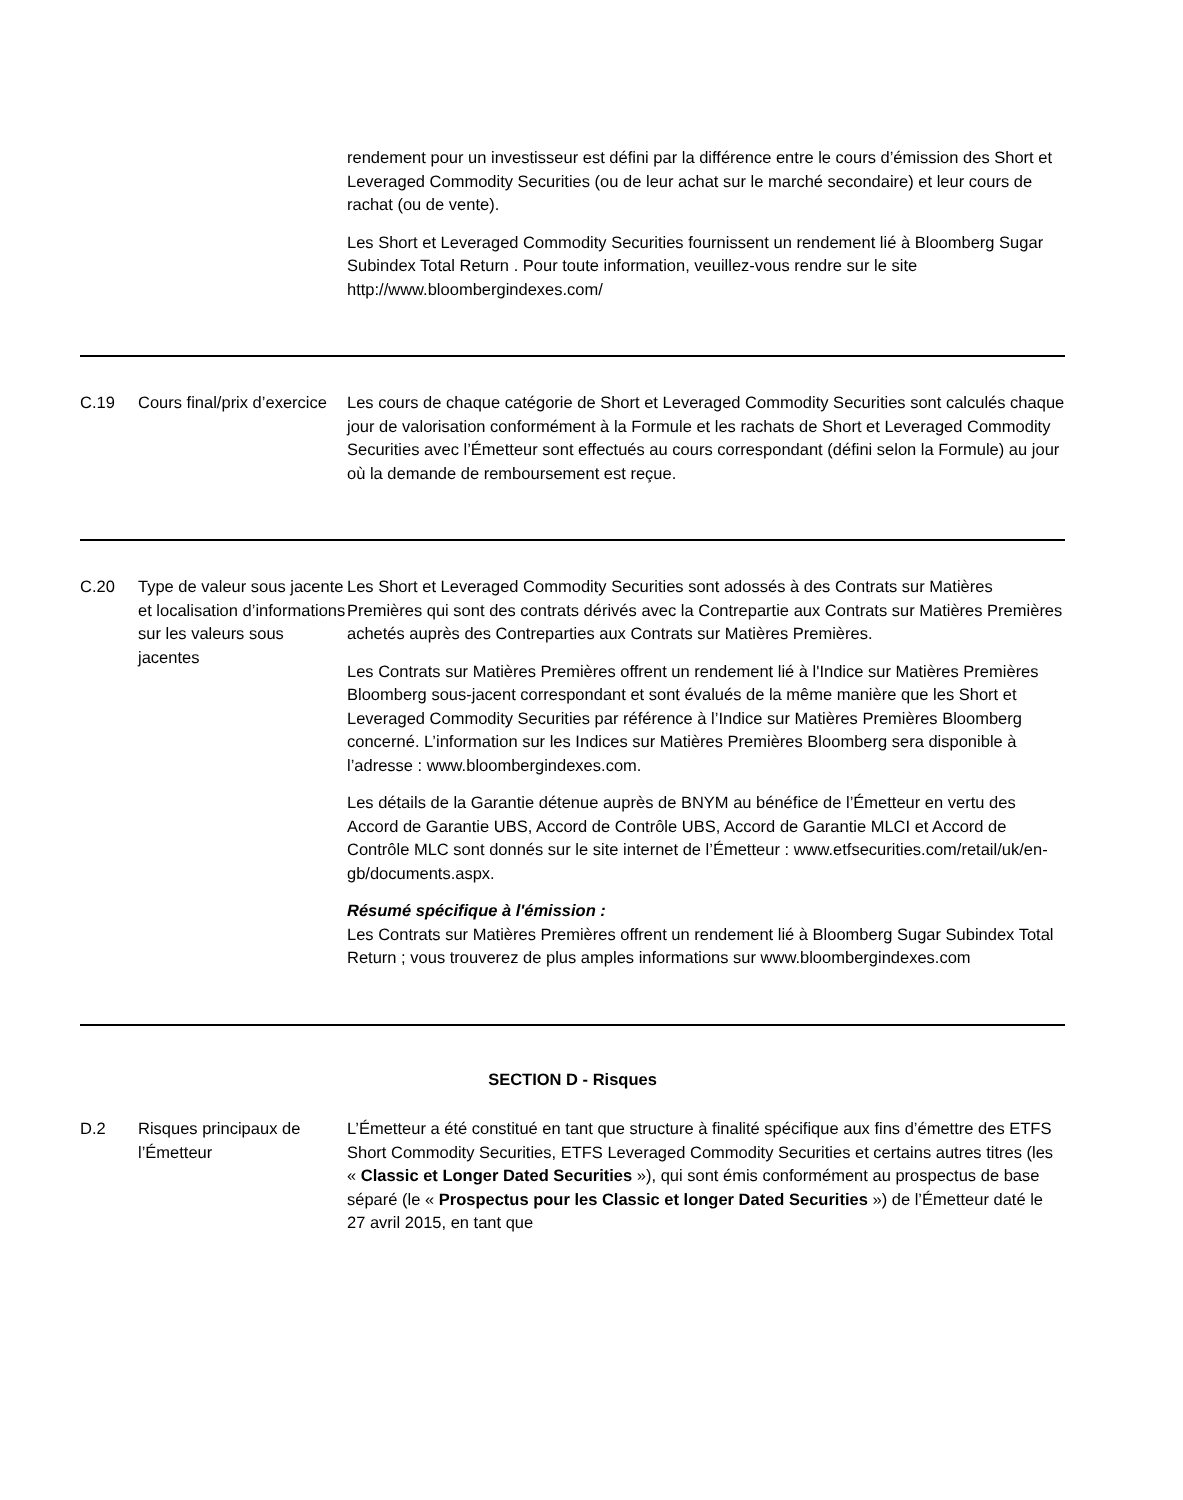| | | rendement pour un investisseur est défini par la différence entre le cours d’émission des Short et Leveraged Commodity Securities (ou de leur achat sur le marché secondaire) et leur cours de rachat (ou de vente). Les Short et Leveraged Commodity Securities fournissent un rendement lié à Bloomberg Sugar Subindex Total Return . Pour toute information, veuillez-vous rendre sur le site http://www.bloombergindexes.com/ |
| C.19 | Cours final/prix d’exercice | Les cours de chaque catégorie de Short et Leveraged Commodity Securities sont calculés chaque jour de valorisation conformément à la Formule et les rachats de Short et Leveraged Commodity Securities avec l’Émetteur sont effectués au cours correspondant (défini selon la Formule) au jour où la demande de remboursement est reçue. |
| C.20 | Type de valeur sous jacente et localisation d’informations sur les valeurs sous jacentes | Les Short et Leveraged Commodity Securities sont adossés à des Contrats sur Matières Premières qui sont des contrats dérivés avec la Contrepartie aux Contrats sur Matières Premières achetés auprès des Contreparties aux Contrats sur Matières Premières. Les Contrats sur Matières Premières offrent un rendement lié à l'Indice sur Matières Premières Bloomberg sous-jacent correspondant et sont évalués de la même manière que les Short et Leveraged Commodity Securities par référence à l’Indice sur Matières Premières Bloomberg concerné. L’information sur les Indices sur Matières Premières Bloomberg sera disponible à l’adresse : www.bloombergindexes.com. Les détails de la Garantie détenue auprès de BNYM au bénéfice de l’Émetteur en vertu des Accord de Garantie UBS, Accord de Contrôle UBS, Accord de Garantie MLCI et Accord de Contrôle MLC sont donnés sur le site internet de l’Émetteur : www.etfsecurities.com/retail/uk/en-gb/documents.aspx. Résumé spécifique à l'émission : Les Contrats sur Matières Premières offrent un rendement lié à Bloomberg Sugar Subindex Total Return ; vous trouverez de plus amples informations sur www.bloombergindexes.com |
| SECTION D - Risques | | |
| D.2 | Risques principaux de l’Émetteur | L’Émetteur a été constitué en tant que structure à finalité spécifique aux fins d’émettre des ETFS Short Commodity Securities, ETFS Leveraged Commodity Securities et certains autres titres (les « Classic et Longer Dated Securities »), qui sont émis conformément au prospectus de base séparé (le « Prospectus pour les Classic et longer Dated Securities ») de l’Émetteur daté le 27 avril 2015, en tant que |